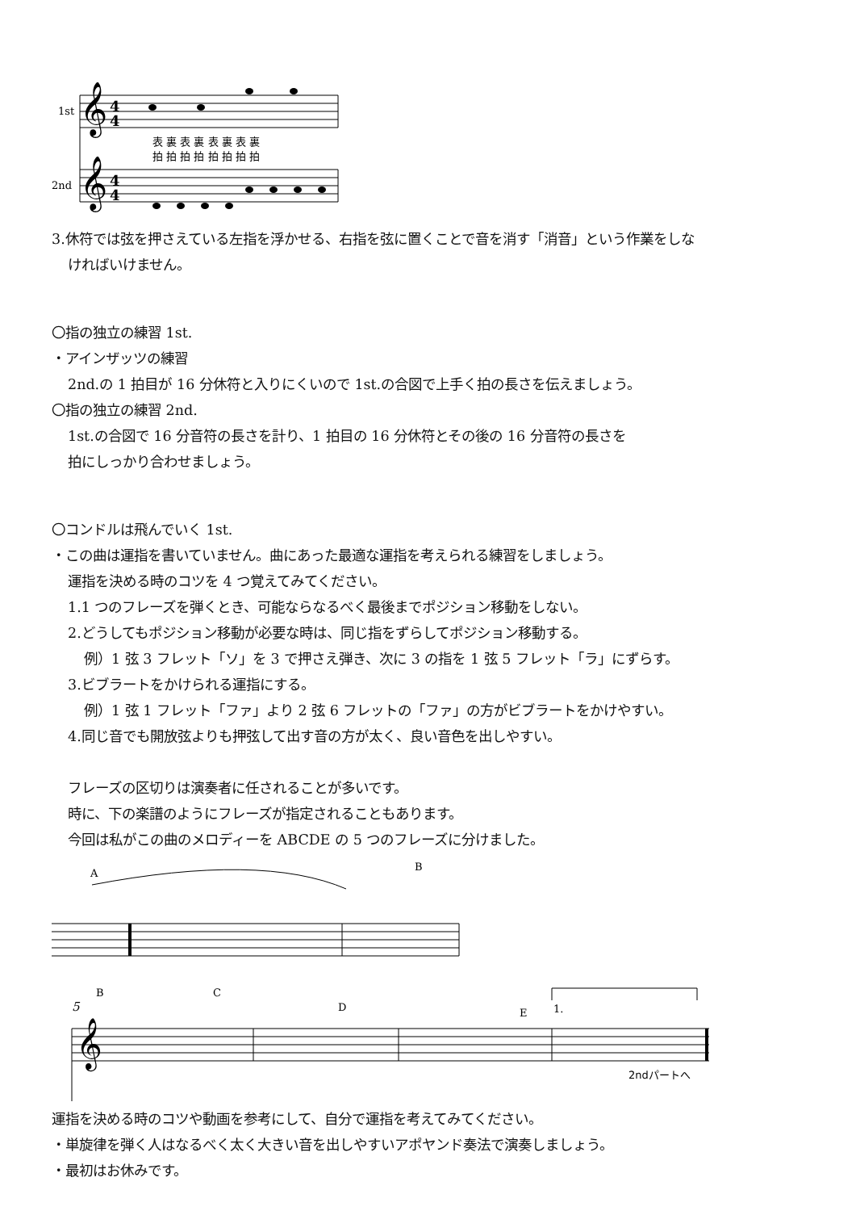1st
2nd
𝄞
𝄞
4
4
4
4
表 裏 表 裏 表 裏 表 裏
拍 拍 拍 拍 拍 拍 拍 拍
3.休符では弦を押さえている左指を浮かせる、右指を弦に置くことで音を消す「消音」という作業をしな
ければいけません。
〇指の独立の練習 1st.
・アインザッツの練習
2nd.の 1 拍目が 16 分休符と入りにくいので 1st.の合図で上手く拍の長さを伝えましょう。
〇指の独立の練習 2nd.
1st.の合図で 16 分音符の長さを計り、1 拍目の 16 分休符とその後の 16 分音符の長さを
拍にしっかり合わせましょう。
〇コンドルは飛んでいく 1st.
・この曲は運指を書いていません。曲にあった最適な運指を考えられる練習をしましょう。
運指を決める時のコツを 4 つ覚えてみてください。
1.1 つのフレーズを弾くとき、可能ならなるべく最後までポジション移動をしない。
2.どうしてもポジション移動が必要な時は、同じ指をずらしてポジション移動する。
例）1 弦 3 フレット「ソ」を 3 で押さえ弾き、次に 3 の指を 1 弦 5 フレット「ラ」にずらす。
3.ビブラートをかけられる運指にする。
例）1 弦 1 フレット「ファ」より 2 弦 6 フレットの「ファ」の方がビブラートをかけやすい。
4.同じ音でも開放弦よりも押弦して出す音の方が太く、良い音色を出しやすい。
フレーズの区切りは演奏者に任されることが多いです。
時に、下の楽譜のようにフレーズが指定されることもあります。
今回は私がこの曲のメロディーを ABCDE の 5 つのフレーズに分けました。
A
B
5
B
C
D
E
1.
𝄞
2ndパートへ
運指を決める時のコツや動画を参考にして、自分で運指を考えてみてください。
・単旋律を弾く人はなるべく太く大きい音を出しやすいアポヤンド奏法で演奏しましょう。
・最初はお休みです。